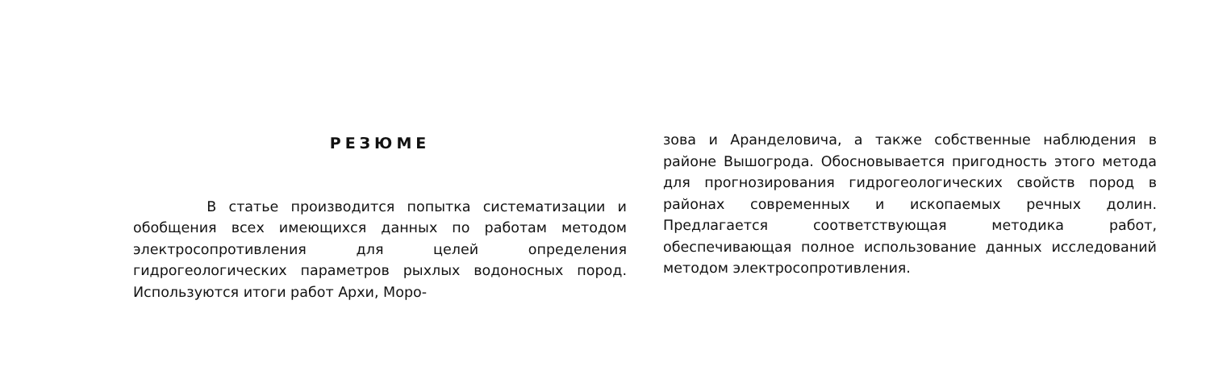РЕЗЮМЕ
В статье производится попытка систематизации и обобщения всех имеющихся данных по работам методом электросопротивления для целей определения гидрогеологических параметров рыхлых водоносных пород. Используются итоги работ Архи, Моро-
зова и Аранделовича, а также собственные наблюдения в районе Вышогрода. Обосновывается пригодность этого метода для прогнозирования гидрогеологических свойств пород в районах современных и ископаемых речных долин. Предлагается соответствующая методика работ, обеспечивающая полное использование данных исследований методом электросопротивления.